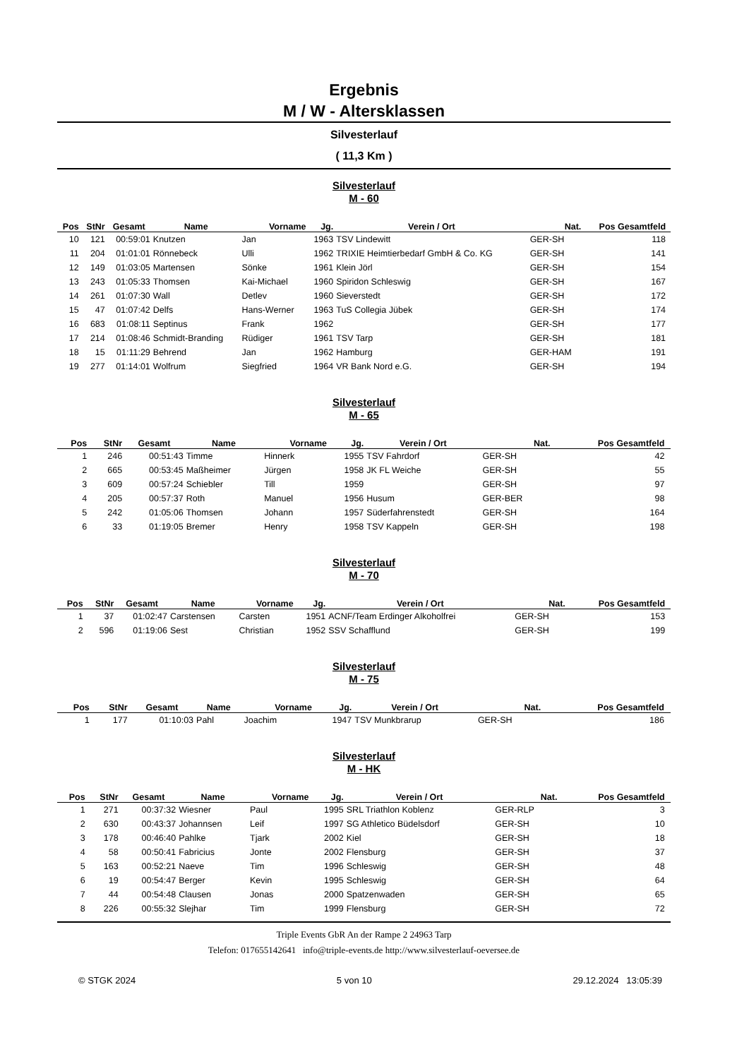Ergebnis
M / W - Altersklassen
Silvesterlauf
( 11,3 Km )
Silvesterlauf
M - 60
| Pos | StNr | Gesamt | Name | Vorname | Jg. | Verein / Ort | Nat. | Pos Gesamtfeld | |
| --- | --- | --- | --- | --- | --- | --- | --- | --- | --- |
| 10 | 121 | 00:59:01 | Knutzen | Jan | 1963 | TSV Lindewitt | GER-SH | 118 | |
| 11 | 204 | 01:01:01 | Rönnebeck | Ulli | 1962 | TRIXIE Heimtierbedarf GmbH & Co. KG | GER-SH | 141 | |
| 12 | 149 | 01:03:05 | Martensen | Sönke | 1961 | Klein Jörl | GER-SH | 154 | |
| 13 | 243 | 01:05:33 | Thomsen | Kai-Michael | 1960 | Spiridon Schleswig | GER-SH | 167 | |
| 14 | 261 | 01:07:30 | Wall | Detlev | 1960 | Sieverstedt | GER-SH | 172 | |
| 15 | 47 | 01:07:42 | Delfs | Hans-Werner | 1963 | TuS Collegia Jübek | GER-SH | 174 | |
| 16 | 683 | 01:08:11 | Septinus | Frank | 1962 | | GER-SH | 177 | |
| 17 | 214 | 01:08:46 | Schmidt-Branding | Rüdiger | 1961 | TSV Tarp | GER-SH | 181 | |
| 18 | 15 | 01:11:29 | Behrend | Jan | 1962 | Hamburg | GER-HAM | 191 | |
| 19 | 277 | 01:14:01 | Wolfrum | Siegfried | 1964 | VR Bank Nord e.G. | GER-SH | 194 | |
Silvesterlauf
M - 65
| Pos | StNr | Gesamt | Name | Vorname | Jg. | Verein / Ort | Nat. | Pos Gesamtfeld | |
| --- | --- | --- | --- | --- | --- | --- | --- | --- | --- |
| 1 | 246 | 00:51:43 | Timme | Hinnerk | 1955 | TSV Fahrdorf | GER-SH | 42 | |
| 2 | 665 | 00:53:45 | Maßheimer | Jürgen | 1958 | JK FL Weiche | GER-SH | 55 | |
| 3 | 609 | 00:57:24 | Schiebler | Till | 1959 | | GER-SH | 97 | |
| 4 | 205 | 00:57:37 | Roth | Manuel | 1956 | Husum | GER-BER | 98 | |
| 5 | 242 | 01:05:06 | Thomsen | Johann | 1957 | Süderfahrenstedt | GER-SH | 164 | |
| 6 | 33 | 01:19:05 | Bremer | Henry | 1958 | TSV Kappeln | GER-SH | 198 | |
Silvesterlauf
M - 70
| Pos | StNr | Gesamt | Name | Vorname | Jg. | Verein / Ort | Nat. | Pos Gesamtfeld | |
| --- | --- | --- | --- | --- | --- | --- | --- | --- | --- |
| 1 | 37 | 01:02:47 | Carstensen | Carsten | 1951 | ACNF/Team Erdinger Alkoholfrei | GER-SH | 153 | |
| 2 | 596 | 01:19:06 | Sest | Christian | 1952 | SSV Schafflund | GER-SH | 199 | |
Silvesterlauf
M - 75
| Pos | StNr | Gesamt | Name | Vorname | Jg. | Verein / Ort | Nat. | Pos Gesamtfeld | |
| --- | --- | --- | --- | --- | --- | --- | --- | --- | --- |
| 1 | 177 | 01:10:03 | Pahl | Joachim | 1947 | TSV Munkbrarup | GER-SH | 186 | |
Silvesterlauf
M - HK
| Pos | StNr | Gesamt | Name | Vorname | Jg. | Verein / Ort | Nat. | Pos Gesamtfeld | |
| --- | --- | --- | --- | --- | --- | --- | --- | --- | --- |
| 1 | 271 | 00:37:32 | Wiesner | Paul | 1995 | SRL Triathlon Koblenz | GER-RLP | 3 | |
| 2 | 630 | 00:43:37 | Johannsen | Leif | 1997 | SG Athletico Büdelsdorf | GER-SH | 10 | |
| 3 | 178 | 00:46:40 | Pahlke | Tjark | 2002 | Kiel | GER-SH | 18 | |
| 4 | 58 | 00:50:41 | Fabricius | Jonte | 2002 | Flensburg | GER-SH | 37 | |
| 5 | 163 | 00:52:21 | Naeve | Tim | 1996 | Schleswig | GER-SH | 48 | |
| 6 | 19 | 00:54:47 | Berger | Kevin | 1995 | Schleswig | GER-SH | 64 | |
| 7 | 44 | 00:54:48 | Clausen | Jonas | 2000 | Spatzenwaden | GER-SH | 65 | |
| 8 | 226 | 00:55:32 | Slejhar | Tim | 1999 | Flensburg | GER-SH | 72 | |
Triple Events GbR An der Rampe 2 24963 Tarp
Telefon: 017655142641 info@triple-events.de http://www.silvesterlauf-oeversee.de
© STGK 2024 5 von 10 29.12.2024 13:05:39